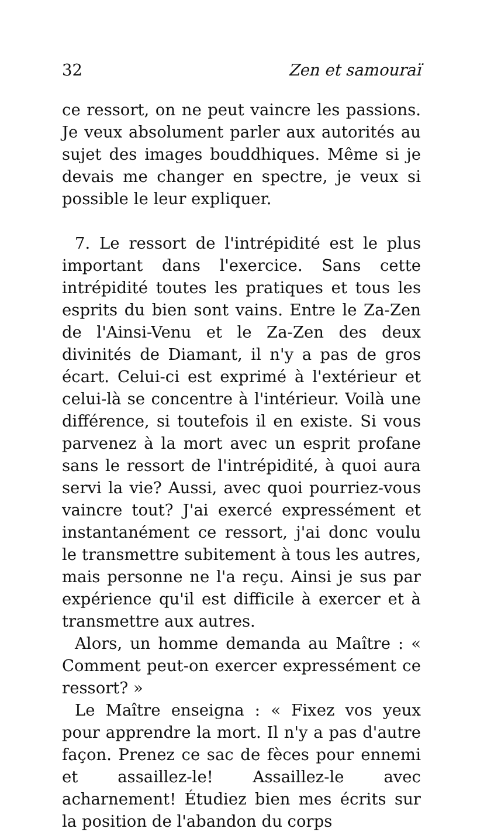32 Zen et samouraï
ce ressort, on ne peut vaincre les passions. Je veux absolument parler aux autorités au sujet des images bouddhiques. Même si je devais me changer en spectre, je veux si possible le leur expliquer.
7. Le ressort de l'intrépidité est le plus important dans l'exercice. Sans cette intrépidité toutes les pratiques et tous les esprits du bien sont vains. Entre le Za-Zen de l'Ainsi-Venu et le Za-Zen des deux divinités de Diamant, il n'y a pas de gros écart. Celui-ci est exprimé à l'extérieur et celui-là se concentre à l'intérieur. Voilà une différence, si toutefois il en existe. Si vous parvenez à la mort avec un esprit profane sans le ressort de l'intrépidité, à quoi aura servi la vie? Aussi, avec quoi pourriez-vous vaincre tout? J'ai exercé expressément et instantanément ce ressort, j'ai donc voulu le transmettre subitement à tous les autres, mais personne ne l'a reçu. Ainsi je sus par expérience qu'il est difficile à exercer et à transmettre aux autres.
Alors, un homme demanda au Maître : « Comment peut-on exercer expressément ce ressort? »
Le Maître enseigna : « Fixez vos yeux pour apprendre la mort. Il n'y a pas d'autre façon. Prenez ce sac de fèces pour ennemi et assaillez-le! Assaillez-le avec acharnement! Étudiez bien mes écrits sur la position de l'abandon du corps